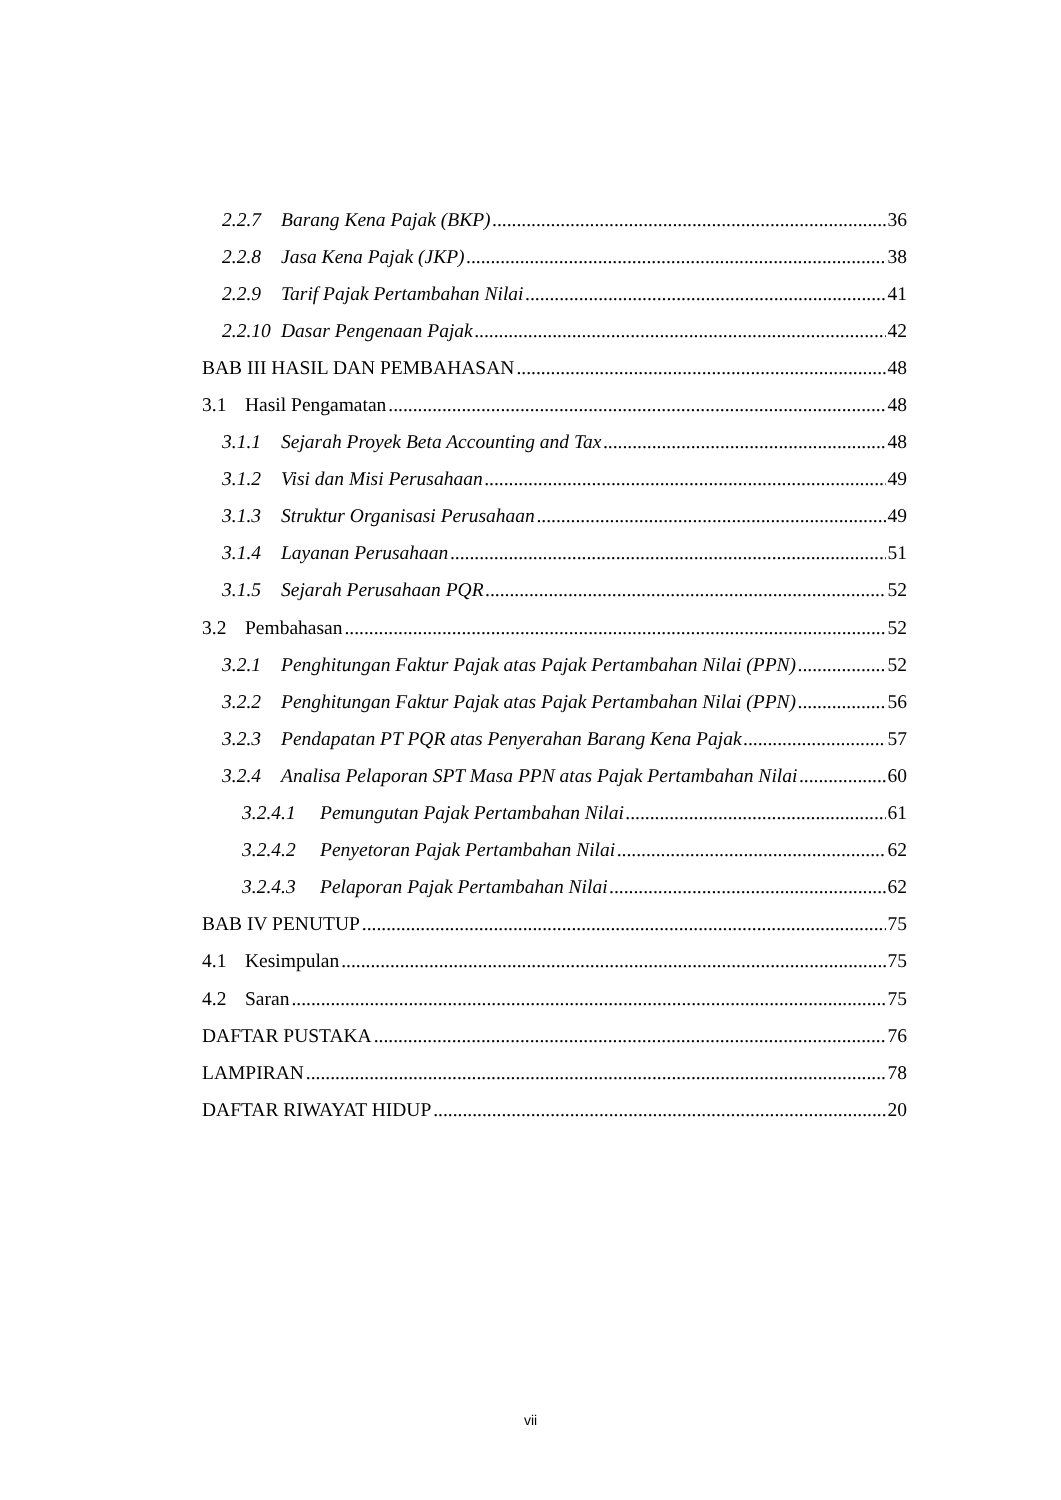2.2.7 Barang Kena Pajak (BKP) 36
2.2.8 Jasa Kena Pajak (JKP) 38
2.2.9 Tarif Pajak Pertambahan Nilai 41
2.2.10 Dasar Pengenaan Pajak 42
BAB III HASIL DAN PEMBAHASAN 48
3.1 Hasil Pengamatan 48
3.1.1 Sejarah Proyek Beta Accounting and Tax 48
3.1.2 Visi dan Misi Perusahaan 49
3.1.3 Struktur Organisasi Perusahaan 49
3.1.4 Layanan Perusahaan 51
3.1.5 Sejarah Perusahaan PQR 52
3.2 Pembahasan 52
3.2.1 Penghitungan Faktur Pajak atas Pajak Pertambahan Nilai (PPN) 52
3.2.2 Penghitungan Faktur Pajak atas Pajak Pertambahan Nilai (PPN) 56
3.2.3 Pendapatan PT PQR atas Penyerahan Barang Kena Pajak 57
3.2.4 Analisa Pelaporan SPT Masa PPN atas Pajak Pertambahan Nilai 60
3.2.4.1 Pemungutan Pajak Pertambahan Nilai 61
3.2.4.2 Penyetoran Pajak Pertambahan Nilai 62
3.2.4.3 Pelaporan Pajak Pertambahan Nilai 62
BAB IV PENUTUP 75
4.1 Kesimpulan 75
4.2 Saran 75
DAFTAR PUSTAKA 76
LAMPIRAN 78
DAFTAR RIWAYAT HIDUP 20
vii